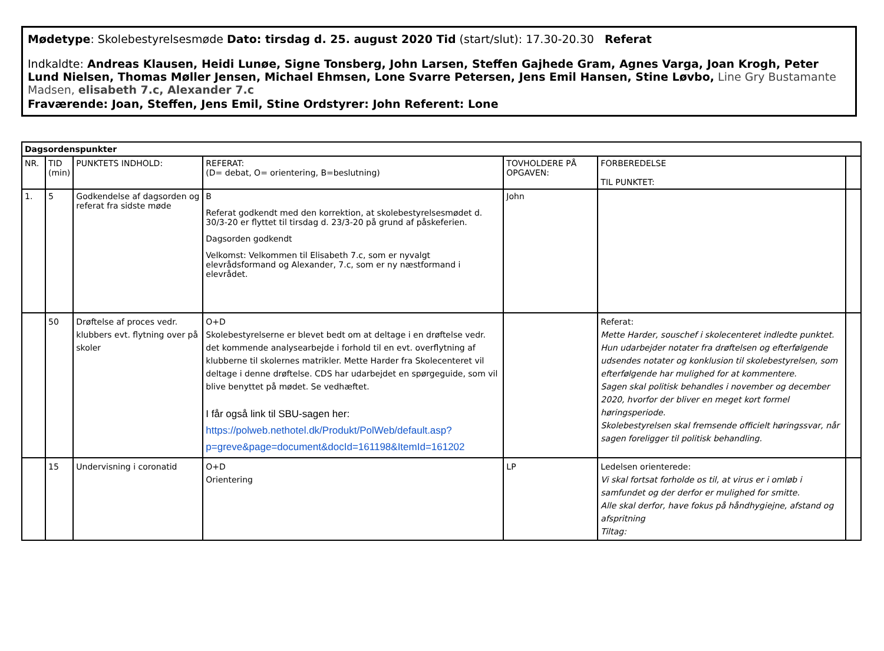Mødetype: Skolebestyrelsesmøde Dato: tirsdag d. 25. august 2020 Tid (start/slut): 17.30-20.30 Referat
Indkaldte: Andreas Klausen, Heidi Lunøe, Signe Tonsberg, John Larsen, Steffen Gajhede Gram, Agnes Varga, Joan Krogh, Peter Lund Nielsen, Thomas Møller Jensen, Michael Ehmsen, Lone Svarre Petersen, Jens Emil Hansen, Stine Løvbo, Line Gry Bustamante Madsen, elisabeth 7.c, Alexander 7.c
Fraværende: Joan, Steffen, Jens Emil, Stine Ordstyrer: John Referent: Lone
| Dagsordenspunkter | | | | | | |
| --- | --- | --- | --- | --- | --- | --- |
| NR. | TID (min) | PUNKTETS INDHOLD: | REFERAT: (D= debat, O= orientering, B=beslutning) | TOVHOLDERE PÅ OPGAVEN: | FORBEREDELSE TIL PUNKTET: | |
| 1. | 5 | Godkendelse af dagsorden og referat fra sidste møde | B Referat godkendt med den korrektion, at skolebestyrelsesmødet d. 30/3-20 er flyttet til tirsdag d. 23/3-20 på grund af påskeferien. Dagsorden godkendt Velkomst: Velkommen til Elisabeth 7.c, som er nyvalgt elevrådsformand og Alexander, 7.c, som er ny næstformand i elevrådet. | John | | |
| | 50 | Drøftelse af proces vedr. klubbers evt. flytning over på skoler | O+D Skolebestyrelserne er blevet bedt om at deltage i en drøftelse vedr. det kommende analysearbejde i forhold til en evt. overflytning af klubberne til skolernes matrikler. Mette Harder fra Skolecenteret vil deltage i denne drøftelse. CDS har udarbejdet en spørgeguide, som vil blive benyttet på mødet. Se vedhæftet. I får også link til SBU-sagen her: https://polweb.nethotel.dk/Produkt/PolWeb/default.asp?p=greve&page=document&docId=161198&ItemId=161202 | | Referat: Mette Harder, souschef i skolecenteret indledte punktet. Hun udarbejder notater fra drøftelsen og efterfølgende udsendes notater og konklusion til skolebestyrelsen, som efterfølgende har mulighed for at kommentere. Sagen skal politisk behandles i november og december 2020, hvorfor der bliver en meget kort formel høringsperiode. Skolebestyrelsen skal fremsende officielt høringssvar, når sagen foreligger til politisk behandling. | |
| | 15 | Undervisning i coronatid | O+D Orientering | LP | Ledelsen orienterede: Vi skal fortsat forholde os til, at virus er i omløb i samfundet og der derfor er mulighed for smitte. Alle skal derfor, have fokus på håndhygiejne, afstand og afspritning Tiltag: | |